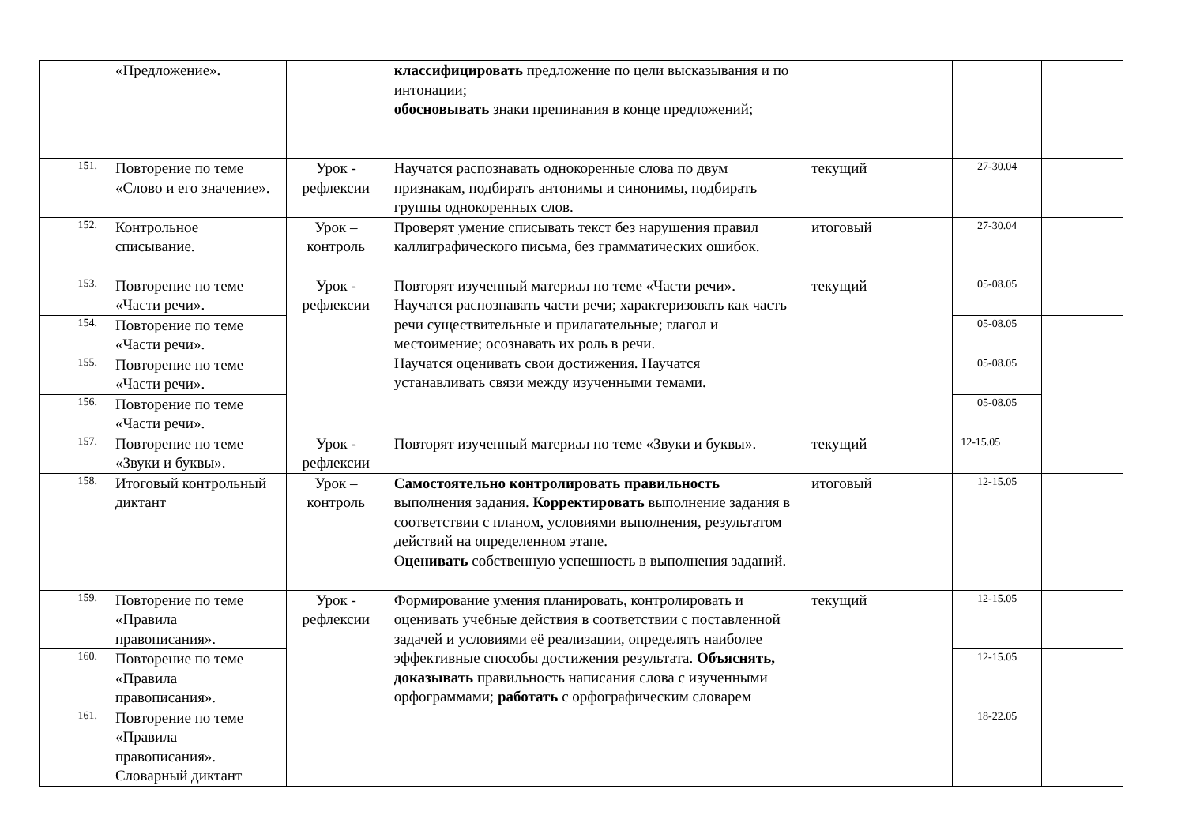| | «Предложение». | | классифицировать предложение по цели высказывания и по интонации; обосновывать знаки препинания в конце предложений; | | | |
| 151. | Повторение по теме «Слово и его значение». | Урок - рефлексии | Научатся распознавать однокоренные слова по двум признакам, подбирать антонимы и синонимы, подбирать группы однокоренных слов. | текущий | 27-30.04 | |
| 152. | Контрольное списывание. | Урок – контроль | Проверят умение списывать текст без нарушения правил каллиграфического письма, без грамматических ошибок. | итоговый | 27-30.04 | |
| 153. | Повторение по теме «Части речи». | Урок - рефлексии | Повторят изученный материал по теме «Части речи». Научатся распознавать части речи; характеризовать как часть речи существительные и прилагательные; глагол и местоимение; осознавать их роль в речи. Научатся оценивать свои достижения. Научатся устанавливать связи между изученными темами. | текущий | 05-08.05 | |
| 154. | Повторение по теме «Части речи». | | | | 05-08.05 | |
| 155. | Повторение по теме «Части речи». | | | | 05-08.05 | |
| 156. | Повторение по теме «Части речи». | | | | 05-08.05 | |
| 157. | Повторение по теме «Звуки и буквы». | Урок - рефлексии | Повторят изученный материал по теме «Звуки и буквы». | текущий | 12-15.05 | |
| 158. | Итоговый контрольный диктант | Урок – контроль | Самостоятельно контролировать правильность выполнения задания. Корректировать выполнение задания в соответствии с планом, условиями выполнения, результатом действий на определенном этапе. О ценивать собственную успешность в выполнения заданий. | итоговый | 12-15.05 | |
| 159. | Повторение по теме «Правила правописания». | Урок - рефлексии | Формирование умения планировать, контролировать и оценивать учебные действия в соответствии с поставленной задачей и условиями её реализации, определять наиболее эффективные способы достижения результата. Объяснять, доказывать правильность написания слова с изученными орфограммами; работать с орфографическим словарем | текущий | 12-15.05 | |
| 160. | Повторение по теме «Правила правописания». | | | | 12-15.05 | |
| 161. | Повторение по теме «Правила правописания». Словарный диктант | | | | 18-22.05 | |